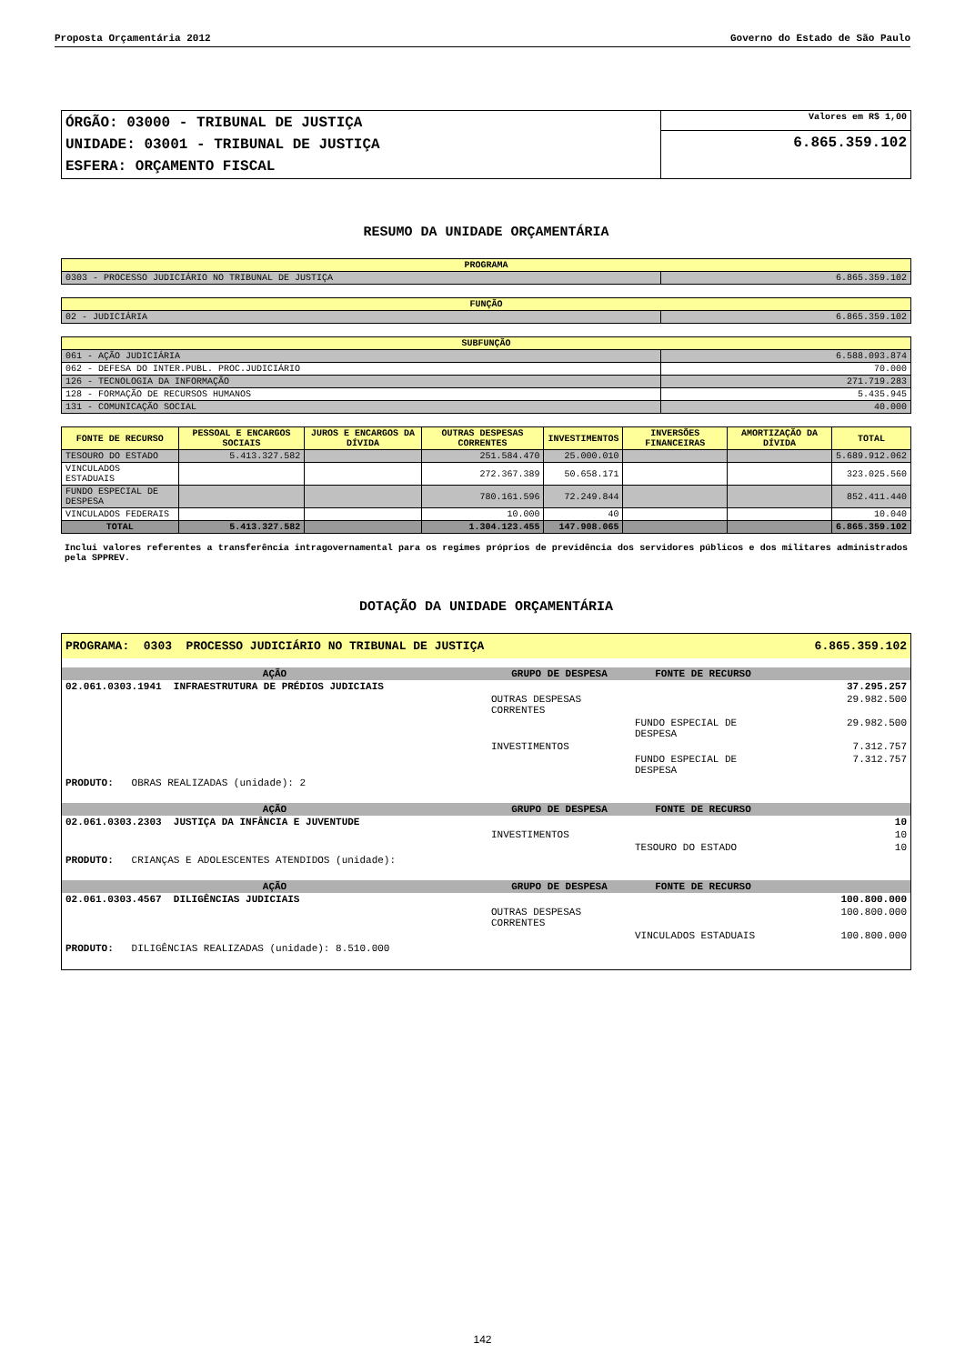Proposta Orçamentária 2012 Governo do Estado de São Paulo
| ÓRGÃO: 03000 - TRIBUNAL DE JUSTIÇA UNIDADE: 03001 - TRIBUNAL DE JUSTIÇA ESFERA: ORÇAMENTO FISCAL | Valores em R$ 1,00 |
| | 6.865.359.102 |
RESUMO DA UNIDADE ORÇAMENTÁRIA
| PROGRAMA | |
| --- | --- |
| 0303 - PROCESSO JUDICIÁRIO NO TRIBUNAL DE JUSTIÇA | 6.865.359.102 |
| FUNÇÃO | |
| --- | --- |
| 02 - JUDICIÁRIA | 6.865.359.102 |
| SUBFUNÇÃO | |
| --- | --- |
| 061 - AÇÃO JUDICIÁRIA | 6.588.093.874 |
| 062 - DEFESA DO INTER.PUBL. PROC.JUDICIÁRIO | 70.000 |
| 126 - TECNOLOGIA DA INFORMAÇÃO | 271.719.283 |
| 128 - FORMAÇÃO DE RECURSOS HUMANOS | 5.435.945 |
| 131 - COMUNICAÇÃO SOCIAL | 40.000 |
| FONTE DE RECURSO | PESSOAL E ENCARGOS SOCIAIS | JUROS E ENCARGOS DA DÍVIDA | OUTRAS DESPESAS CORRENTES | INVESTIMENTOS | INVERSÕES FINANCEIRAS | AMORTIZAÇÃO DA DÍVIDA | TOTAL |
| --- | --- | --- | --- | --- | --- | --- | --- |
| TESOURO DO ESTADO | 5.413.327.582 | | 251.584.470 | 25.000.010 | | | 5.689.912.062 |
| VINCULADOS ESTADUAIS | | | 272.367.389 | 50.658.171 | | | 323.025.560 |
| FUNDO ESPECIAL DE DESPESA | | | 780.161.596 | 72.249.844 | | | 852.411.440 |
| VINCULADOS FEDERAIS | | | 10.000 | 40 | | | 10.040 |
| TOTAL | 5.413.327.582 | | 1.304.123.455 | 147.908.065 | | | 6.865.359.102 |
Inclui valores referentes a transferência intragovernamental para os regimes próprios de previdência dos servidores públicos e dos militares administrados pela SPPREV.
DOTAÇÃO DA UNIDADE ORÇAMENTÁRIA
| PROGRAMA: 0303 PROCESSO JUDICIÁRIO NO TRIBUNAL DE JUSTIÇA | | | 6.865.359.102 |
| AÇÃO | GRUPO DE DESPESA | FONTE DE RECURSO | |
| 02.061.0303.1941 INFRAESTRUTURA DE PRÉDIOS JUDICIAIS | | | 37.295.257 |
| | OUTRAS DESPESAS CORRENTES | | 29.982.500 |
| | | FUNDO ESPECIAL DE DESPESA | 29.982.500 |
| | INVESTIMENTOS | | 7.312.757 |
| | | FUNDO ESPECIAL DE DESPESA | 7.312.757 |
| PRODUTO: OBRAS REALIZADAS (unidade): 2 | | | |
| AÇÃO | GRUPO DE DESPESA | FONTE DE RECURSO | |
| 02.061.0303.2303 JUSTIÇA DA INFÂNCIA E JUVENTUDE | | | 10 |
| | INVESTIMENTOS | | 10 |
| | | TESOURO DO ESTADO | 10 |
| PRODUTO: CRIANÇAS E ADOLESCENTES ATENDIDOS (unidade): | | | |
| AÇÃO | GRUPO DE DESPESA | FONTE DE RECURSO | |
| 02.061.0303.4567 DILIGÊNCIAS JUDICIAIS | | | 100.800.000 |
| | OUTRAS DESPESAS CORRENTES | | 100.800.000 |
| | | VINCULADOS ESTADUAIS | 100.800.000 |
| PRODUTO: DILIGÊNCIAS REALIZADAS (unidade): 8.510.000 | | | |
142